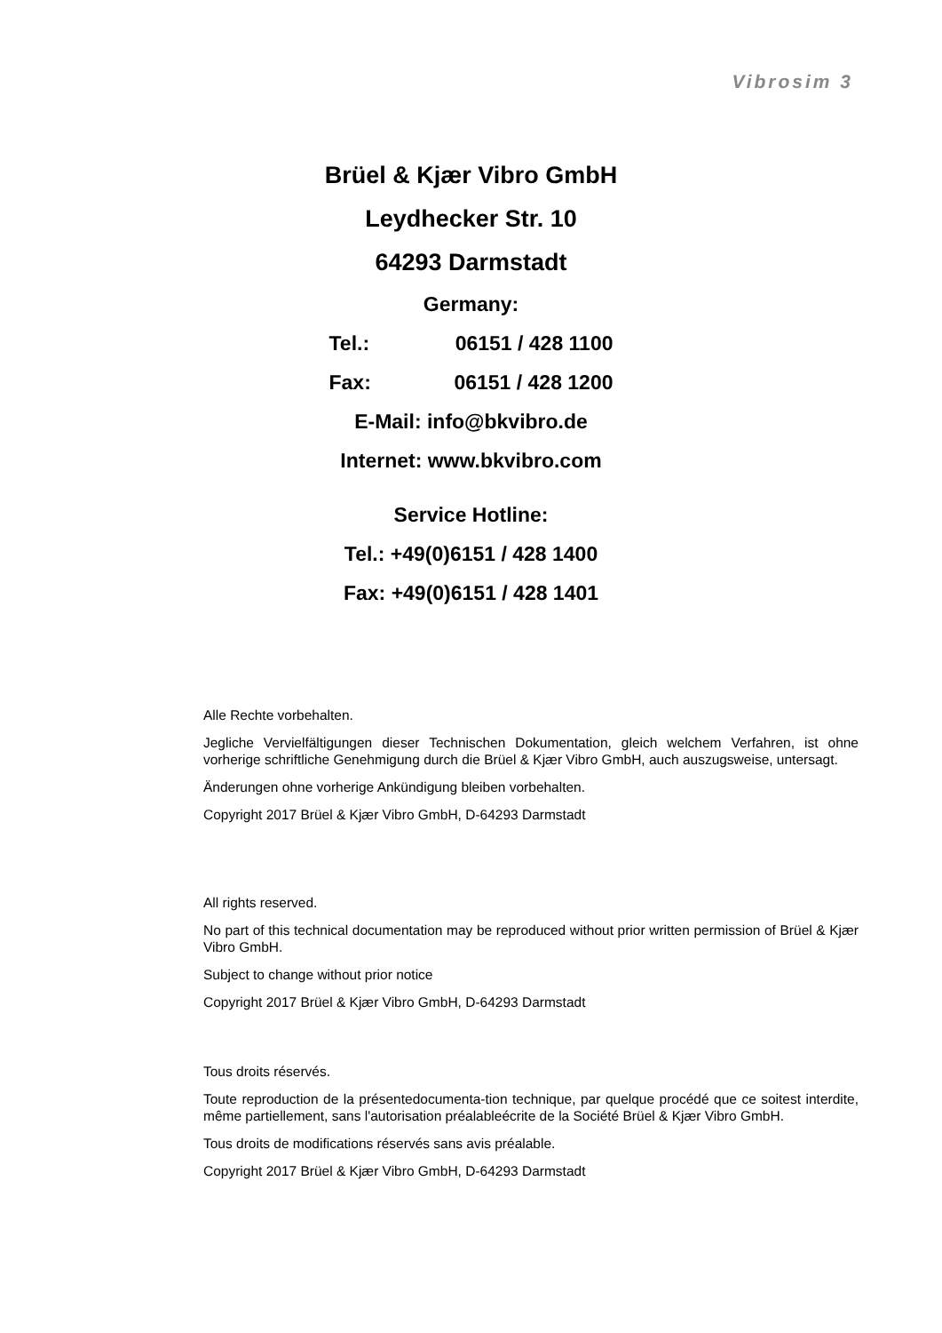Vibrosim 3
Brüel & Kjær Vibro GmbH
Leydhecker Str. 10
64293 Darmstadt
Germany:
Tel.: 06151 / 428 1100
Fax: 06151 / 428 1200
E-Mail: info@bkvibro.de
Internet: www.bkvibro.com
Service Hotline:
Tel.: +49(0)6151 / 428 1400
Fax: +49(0)6151 / 428 1401
Alle Rechte vorbehalten.
Jegliche Vervielfältigungen dieser Technischen Dokumentation, gleich welchem Verfahren, ist ohne vorherige schriftliche Genehmigung durch die Brüel & Kjær Vibro GmbH, auch auszugsweise, untersagt.
Änderungen ohne vorherige Ankündigung bleiben vorbehalten.
Copyright 2017 Brüel & Kjær Vibro GmbH, D-64293 Darmstadt
All rights reserved.
No part of this technical documentation may be reproduced without prior written permission of Brüel & Kjær Vibro GmbH.
Subject to change without prior notice
Copyright 2017 Brüel & Kjær Vibro GmbH, D-64293 Darmstadt
Tous droits réservés.
Toute reproduction de la présentedocumenta-tion technique, par quelque procédé que ce soitest interdite, même partiellement, sans l'autorisation préalableécrite de la Société Brüel & Kjær Vibro GmbH.
Tous droits de modifications réservés sans avis préalable.
Copyright 2017 Brüel & Kjær Vibro GmbH, D-64293 Darmstadt